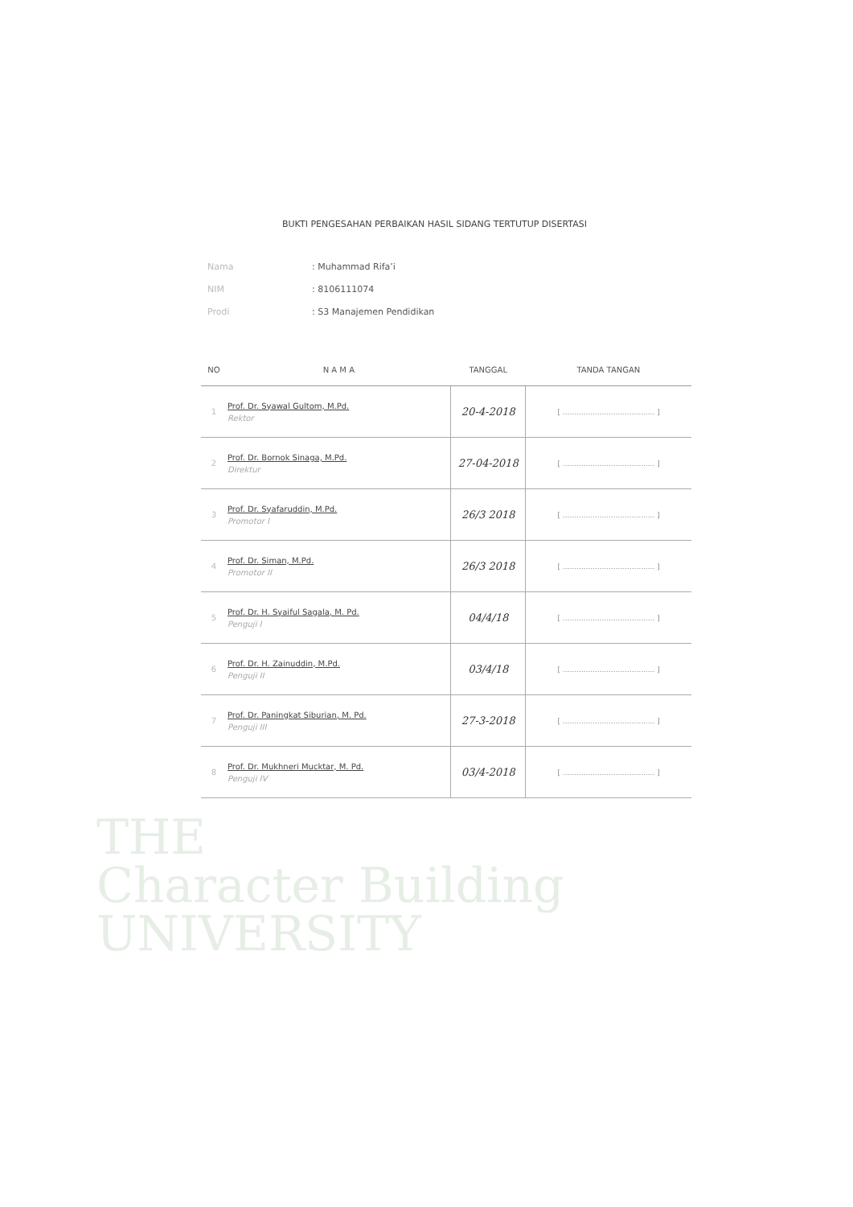BUKTI PENGESAHAN PERBAIKAN HASIL SIDANG TERTUTUP DISERTASI
Nama: Muhammad Rifa’i
NIM: 8106111074
Prodi: S3 Manajemen Pendidikan
| NO | N A M A | TANGGAL | TANDA TANGAN |
| --- | --- | --- | --- |
| 1 | Prof. Dr. Syawal Gultom, M.Pd. Rektor | 20-4-2018 | [ ........................................ ] |
| 2 | Prof. Dr. Bornok Sinaga, M.Pd. Direktur | 27-04-2018 | [ ........................................ ] |
| 3 | Prof. Dr. Syafaruddin, M.Pd. Promotor I | 26/3 2018 | [ ........................................ ] |
| 4 | Prof. Dr. Siman, M.Pd. Promotor II | 26/3 2018 | [ ........................................ ] |
| 5 | Prof. Dr. H. Syaiful Sagala, M. Pd. Penguji I | 04/4/18 | [ ........................................ ] |
| 6 | Prof. Dr. H. Zainuddin, M.Pd. Penguji II | 03/4/18 | [ ........................................ ] |
| 7 | Prof. Dr. Paningkat Siburian, M. Pd. Penguji III | 27-3-2018 | [ ........................................ ] |
| 8 | Prof. Dr. Mukhneri Mucktar, M. Pd. Penguji IV | 03/4-2018 | [ ........................................ ] |
THE
Character Building
UNIVERSITY